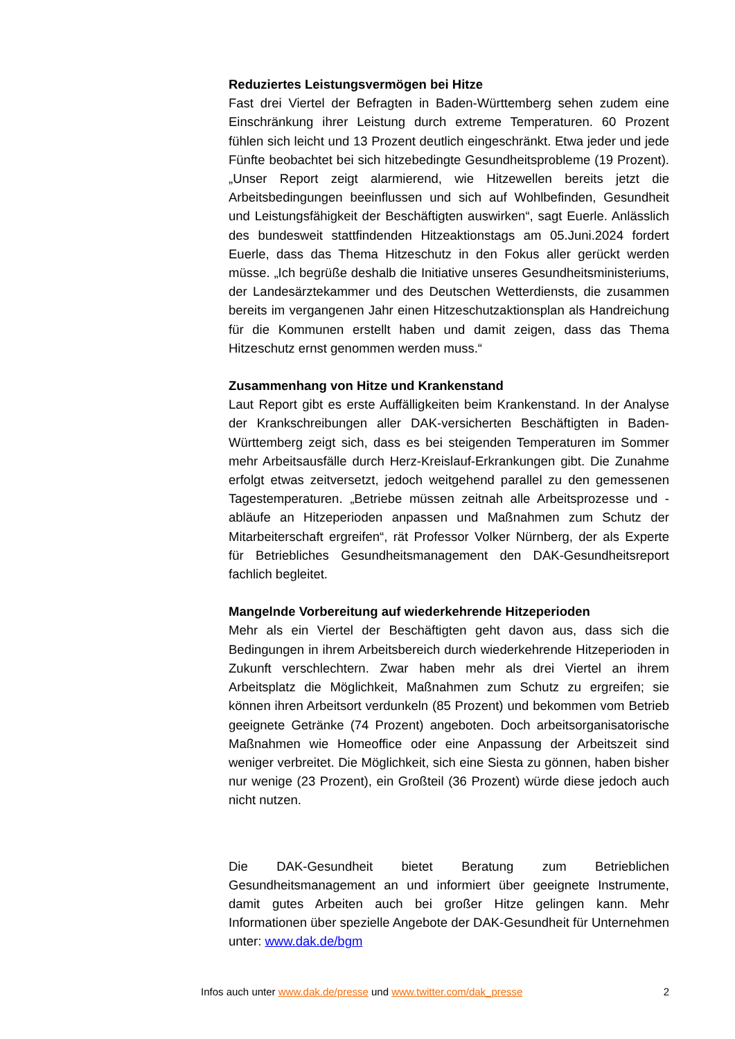Reduziertes Leistungsvermögen bei Hitze
Fast drei Viertel der Befragten in Baden-Württemberg sehen zudem eine Einschränkung ihrer Leistung durch extreme Temperaturen. 60 Prozent fühlen sich leicht und 13 Prozent deutlich eingeschränkt. Etwa jeder und jede Fünfte beobachtet bei sich hitzebedingte Gesundheitsprobleme (19 Prozent). „Unser Report zeigt alarmierend, wie Hitzewellen bereits jetzt die Arbeitsbedingungen beeinflussen und sich auf Wohlbefinden, Gesundheit und Leistungsfähigkeit der Beschäftigten auswirken“, sagt Euerle. Anlässlich des bundesweit stattfindenden Hitzeaktionstags am 05.Juni.2024 fordert Euerle, dass das Thema Hitzeschutz in den Fokus aller gerückt werden müsse. „Ich begrüße deshalb die Initiative unseres Gesundheitsministeriums, der Landesärztekammer und des Deutschen Wetterdiensts, die zusammen bereits im vergangenen Jahr einen Hitzeschutzaktionsplan als Handreichung für die Kommunen erstellt haben und damit zeigen, dass das Thema Hitzeschutz ernst genommen werden muss.“
Zusammenhang von Hitze und Krankenstand
Laut Report gibt es erste Auffälligkeiten beim Krankenstand. In der Analyse der Krankschreibungen aller DAK-versicherten Beschäftigten in Baden-Württemberg zeigt sich, dass es bei steigenden Temperaturen im Sommer mehr Arbeitsausfälle durch Herz-Kreislauf-Erkrankungen gibt. Die Zunahme erfolgt etwas zeitversetzt, jedoch weitgehend parallel zu den gemessenen Tagestemperaturen. „Betriebe müssen zeitnah alle Arbeitsprozesse und -abläufe an Hitzeperioden anpassen und Maßnahmen zum Schutz der Mitarbeiterschaft ergreifen“, rät Professor Volker Nürnberg, der als Experte für Betriebliches Gesundheitsmanagement den DAK-Gesundheitsreport fachlich begleitet.
Mangelnde Vorbereitung auf wiederkehrende Hitzeperioden
Mehr als ein Viertel der Beschäftigten geht davon aus, dass sich die Bedingungen in ihrem Arbeitsbereich durch wiederkehrende Hitzeperioden in Zukunft verschlechtern. Zwar haben mehr als drei Viertel an ihrem Arbeitsplatz die Möglichkeit, Maßnahmen zum Schutz zu ergreifen; sie können ihren Arbeitsort verdunkeln (85 Prozent) und bekommen vom Betrieb geeignete Getränke (74 Prozent) angeboten. Doch arbeitsorganisatorische Maßnahmen wie Homeoffice oder eine Anpassung der Arbeitszeit sind weniger verbreitet. Die Möglichkeit, sich eine Siesta zu gönnen, haben bisher nur wenige (23 Prozent), ein Großteil (36 Prozent) würde diese jedoch auch nicht nutzen.
Die DAK-Gesundheit bietet Beratung zum Betrieblichen Gesundheitsmanagement an und informiert über geeignete Instrumente, damit gutes Arbeiten auch bei großer Hitze gelingen kann. Mehr Informationen über spezielle Angebote der DAK-Gesundheit für Unternehmen unter: www.dak.de/bgm
Infos auch unter www.dak.de/presse und www.twitter.com/dak_presse 2